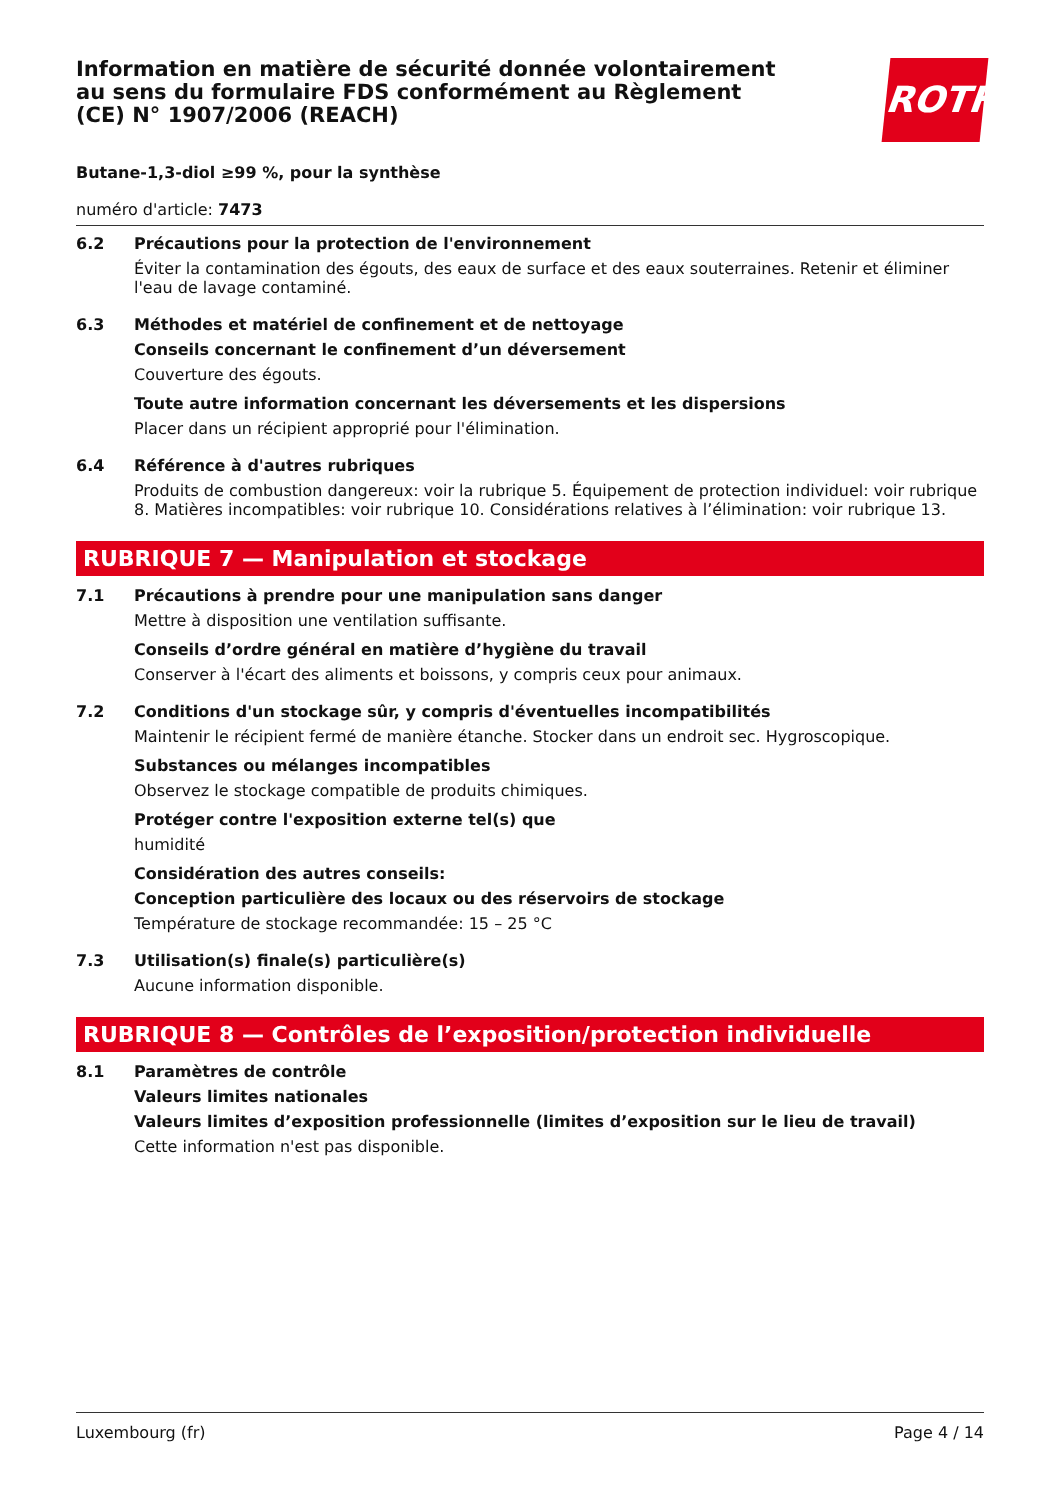ROTH
Information en matière de sécurité donnée volontairement au sens du formulaire FDS conformément au Règlement (CE) N° 1907/2006 (REACH)
Butane-1,3-diol ≥99 %, pour la synthèse
numéro d'article: 7473
6.2 Précautions pour la protection de l'environnement
Éviter la contamination des égouts, des eaux de surface et des eaux souterraines. Retenir et éliminer l'eau de lavage contaminé.
6.3 Méthodes et matériel de confinement et de nettoyage
Conseils concernant le confinement d’un déversement
Couverture des égouts.
Toute autre information concernant les déversements et les dispersions
Placer dans un récipient approprié pour l'élimination.
6.4 Référence à d'autres rubriques
Produits de combustion dangereux: voir la rubrique 5. Équipement de protection individuel: voir rubrique 8. Matières incompatibles: voir rubrique 10. Considérations relatives à l’élimination: voir rubrique 13.
RUBRIQUE 7 — Manipulation et stockage
7.1 Précautions à prendre pour une manipulation sans danger
Mettre à disposition une ventilation suffisante.
Conseils d’ordre général en matière d’hygiène du travail
Conserver à l'écart des aliments et boissons, y compris ceux pour animaux.
7.2 Conditions d'un stockage sûr, y compris d'éventuelles incompatibilités
Maintenir le récipient fermé de manière étanche. Stocker dans un endroit sec. Hygroscopique.
Substances ou mélanges incompatibles
Observez le stockage compatible de produits chimiques.
Protéger contre l'exposition externe tel(s) que
humidité
Considération des autres conseils:
Conception particulière des locaux ou des réservoirs de stockage
Température de stockage recommandée: 15 – 25 °C
7.3 Utilisation(s) finale(s) particulière(s)
Aucune information disponible.
RUBRIQUE 8 — Contrôles de l’exposition/protection individuelle
8.1 Paramètres de contrôle
Valeurs limites nationales
Valeurs limites d’exposition professionnelle (limites d’exposition sur le lieu de travail)
Cette information n'est pas disponible.
Luxembourg (fr) Page 4 / 14